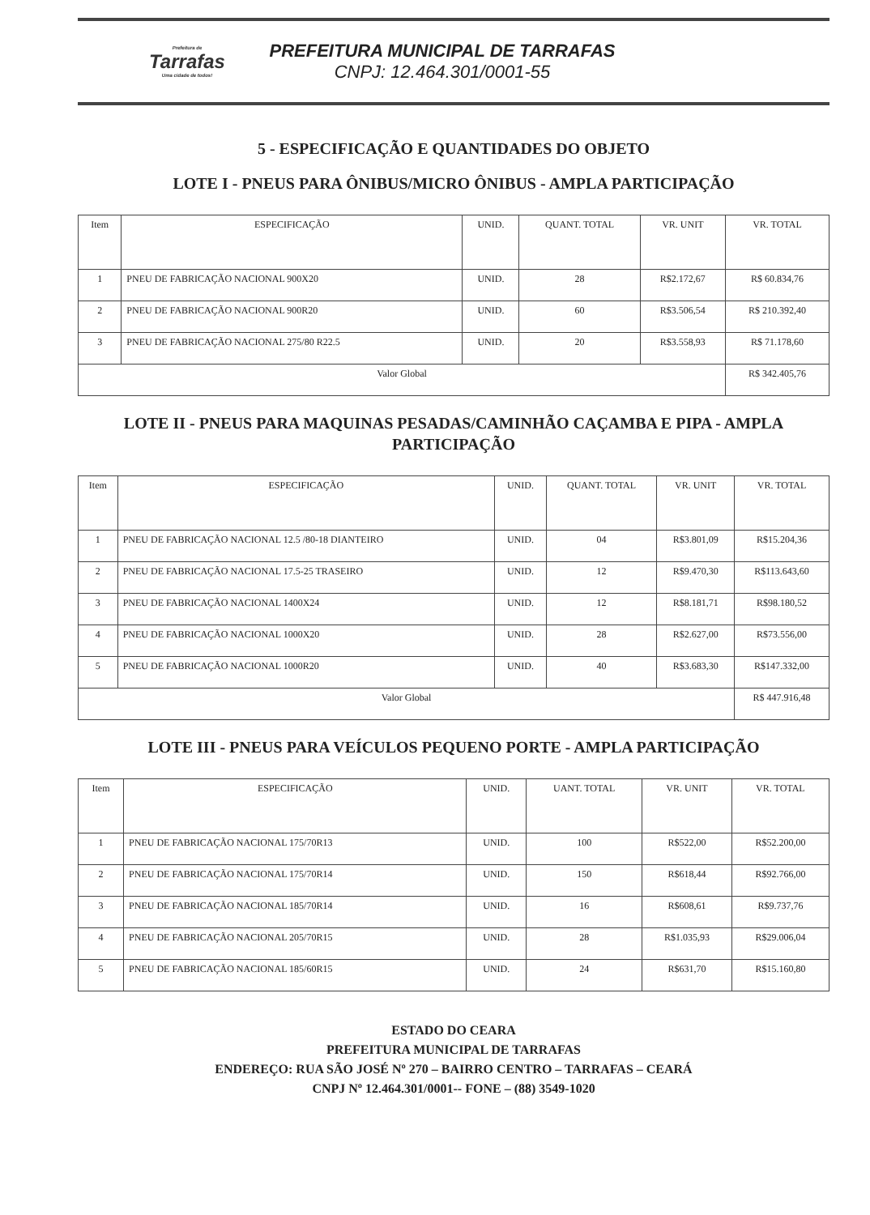Prefeitura de
Tarrafas
Uma cidade de todos!
PREFEITURA MUNICIPAL DE TARRAFAS
CNPJ: 12.464.301/0001-55
5 - ESPECIFICAÇÃO E QUANTIDADES DO OBJETO
LOTE I - PNEUS PARA ÔNIBUS/MICRO ÔNIBUS - AMPLA PARTICIPAÇÃO
| Item | ESPECIFICAÇÃO | UNID. | QUANT. TOTAL | VR. UNIT | VR. TOTAL |
| --- | --- | --- | --- | --- | --- |
| 1 | PNEU DE FABRICAÇÃO NACIONAL 900X20 | UNID. | 28 | R$2.172,67 | R$ 60.834,76 |
| 2 | PNEU DE FABRICAÇÃO NACIONAL 900R20 | UNID. | 60 | R$3.506,54 | R$ 210.392,40 |
| 3 | PNEU DE FABRICAÇÃO NACIONAL 275/80 R22.5 | UNID. | 20 | R$3.558,93 | R$ 71.178,60 |
| Valor Global | | | | | R$ 342.405,76 |
LOTE II - PNEUS PARA MAQUINAS PESADAS/CAMINHÃO CAÇAMBA E PIPA - AMPLA PARTICIPAÇÃO
| Item | ESPECIFICAÇÃO | UNID. | QUANT. TOTAL | VR. UNIT | VR. TOTAL |
| --- | --- | --- | --- | --- | --- |
| 1 | PNEU DE FABRICAÇÃO NACIONAL 12.5 /80-18 DIANTEIRO | UNID. | 04 | R$3.801,09 | R$15.204,36 |
| 2 | PNEU DE FABRICAÇÃO NACIONAL 17.5-25 TRASEIRO | UNID. | 12 | R$9.470,30 | R$113.643,60 |
| 3 | PNEU DE FABRICAÇÃO NACIONAL 1400X24 | UNID. | 12 | R$8.181,71 | R$98.180,52 |
| 4 | PNEU DE FABRICAÇÃO NACIONAL 1000X20 | UNID. | 28 | R$2.627,00 | R$73.556,00 |
| 5 | PNEU DE FABRICAÇÃO NACIONAL 1000R20 | UNID. | 40 | R$3.683,30 | R$147.332,00 |
| Valor Global | | | | | R$ 447.916,48 |
LOTE III - PNEUS PARA VEÍCULOS PEQUENO PORTE - AMPLA PARTICIPAÇÃO
| Item | ESPECIFICAÇÃO | UNID. | UANT. TOTAL | VR. UNIT | VR. TOTAL |
| --- | --- | --- | --- | --- | --- |
| 1 | PNEU DE FABRICAÇÃO NACIONAL 175/70R13 | UNID. | 100 | R$522,00 | R$52.200,00 |
| 2 | PNEU DE FABRICAÇÃO NACIONAL 175/70R14 | UNID. | 150 | R$618,44 | R$92.766,00 |
| 3 | PNEU DE FABRICAÇÃO NACIONAL 185/70R14 | UNID. | 16 | R$608,61 | R$9.737,76 |
| 4 | PNEU DE FABRICAÇÃO NACIONAL 205/70R15 | UNID. | 28 | R$1.035,93 | R$29.006,04 |
| 5 | PNEU DE FABRICAÇÃO NACIONAL 185/60R15 | UNID. | 24 | R$631,70 | R$15.160,80 |
ESTADO DO CEARA
PREFEITURA MUNICIPAL DE TARRAFAS
ENDEREÇO: RUA SÃO JOSÉ Nº 270 – BAIRRO CENTRO – TARRAFAS – CEARÁ
CNPJ Nº 12.464.301/0001-- FONE – (88) 3549-1020